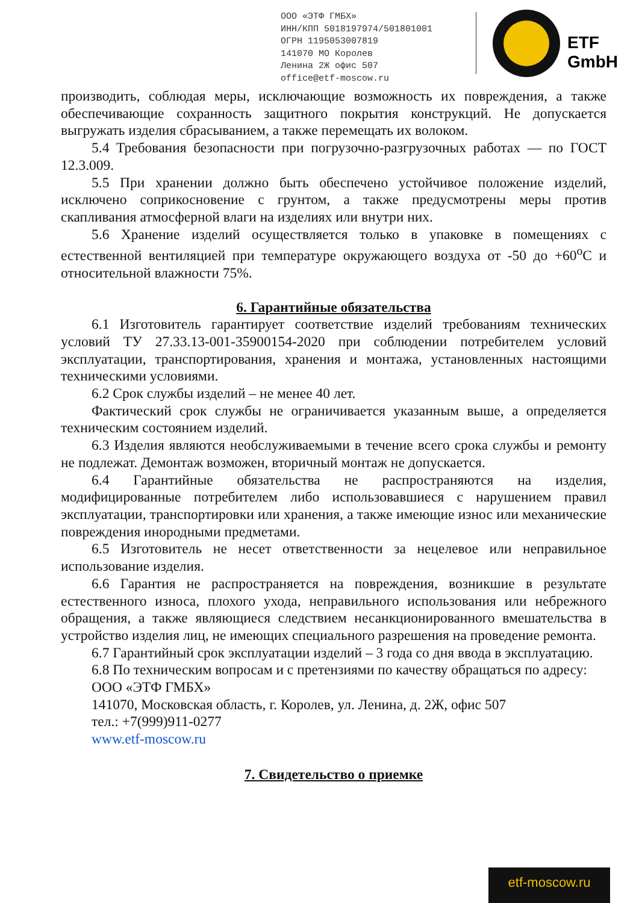ООО «ЭТФ ГМБХ»
ИНН/КПП 5018197974/501801001
ОГРН 1195053007819
141070 МО Королев
Ленина 2Ж офис 507
office@etf-moscow.ru
ETF GmbH
производить, соблюдая меры, исключающие возможность их повреждения, а также обеспечивающие сохранность защитного покрытия конструкций. Не допускается выгружать изделия сбрасыванием, а также перемещать их волоком.
5.4 Требования безопасности при погрузочно-разгрузочных работах — по ГОСТ 12.3.009.
5.5 При хранении должно быть обеспечено устойчивое положение изделий, исключено соприкосновение с грунтом, а также предусмотрены меры против скапливания атмосферной влаги на изделиях или внутри них.
5.6 Хранение изделий осуществляется только в упаковке в помещениях с естественной вентиляцией при температуре окружающего воздуха от -50 до +60<sup>о</sup>С и относительной влажности 75%.
6. Гарантийные обязательства
6.1 Изготовитель гарантирует соответствие изделий требованиям технических условий ТУ 27.33.13-001-35900154-2020 при соблюдении потребителем условий эксплуатации, транспортирования, хранения и монтажа, установленных настоящими техническими условиями.
6.2 Срок службы изделий – не менее 40 лет.
Фактический срок службы не ограничивается указанным выше, а определяется техническим состоянием изделий.
6.3 Изделия являются необслуживаемыми в течение всего срока службы и ремонту не подлежат. Демонтаж возможен, вторичный монтаж не допускается.
6.4 Гарантийные обязательства не распространяются на изделия, модифицированные потребителем либо использовавшиеся с нарушением правил эксплуатации, транспортировки или хранения, а также имеющие износ или механические повреждения инородными предметами.
6.5 Изготовитель не несет ответственности за нецелевое или неправильное использование изделия.
6.6 Гарантия не распространяется на повреждения, возникшие в результате естественного износа, плохого ухода, неправильного использования или небрежного обращения, а также являющиеся следствием несанкционированного вмешательства в устройство изделия лиц, не имеющих специального разрешения на проведение ремонта.
6.7 Гарантийный срок эксплуатации изделий – 3 года со дня ввода в эксплуатацию.
6.8 По техническим вопросам и с претензиями по качеству обращаться по адресу:
ООО «ЭТФ ГМБХ»
141070, Московская область, г. Королев, ул. Ленина, д. 2Ж, офис 507
тел.: +7(999)911-0277
www.etf-moscow.ru
7. Свидетельство о приемке
etf-moscow.ru